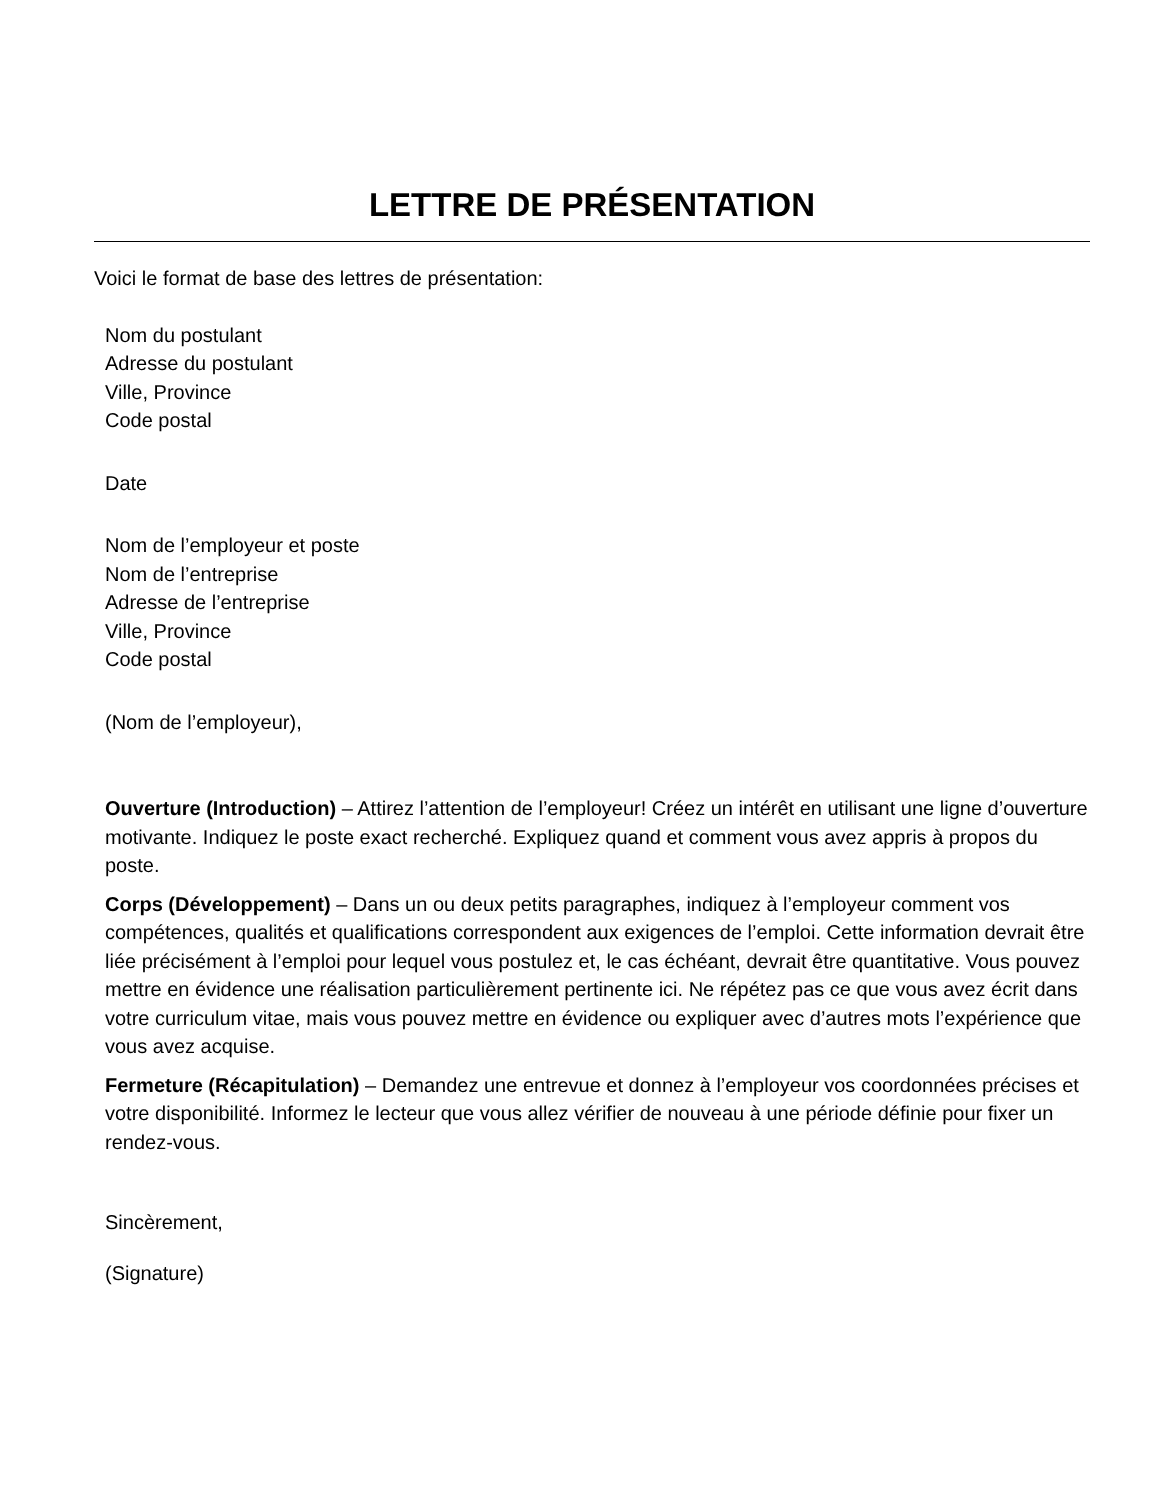LETTRE DE PRÉSENTATION
Voici le format de base des lettres de présentation:
Nom du postulant
Adresse du postulant
Ville, Province
Code postal
Date
Nom de l’employeur et poste
Nom de l’entreprise
Adresse de l’entreprise
Ville, Province
Code postal
(Nom de l’employeur),
Ouverture (Introduction) – Attirez l’attention de l’employeur! Créez un intérêt en utilisant une ligne d’ouverture motivante. Indiquez le poste exact recherché. Expliquez quand et comment vous avez appris à propos du poste.
Corps (Développement) – Dans un ou deux petits paragraphes, indiquez à l’employeur comment vos compétences, qualités et qualifications correspondent aux exigences de l’emploi. Cette information devrait être liée précisément à l’emploi pour lequel vous postulez et, le cas échéant, devrait être quantitative. Vous pouvez mettre en évidence une réalisation particulièrement pertinente ici. Ne répétez pas ce que vous avez écrit dans votre curriculum vitae, mais vous pouvez mettre en évidence ou expliquer avec d’autres mots l’expérience que vous avez acquise.
Fermeture (Récapitulation) – Demandez une entrevue et donnez à l’employeur vos coordonnées précises et votre disponibilité. Informez le lecteur que vous allez vérifier de nouveau à une période définie pour fixer un rendez-vous.
Sincèrement,
(Signature)